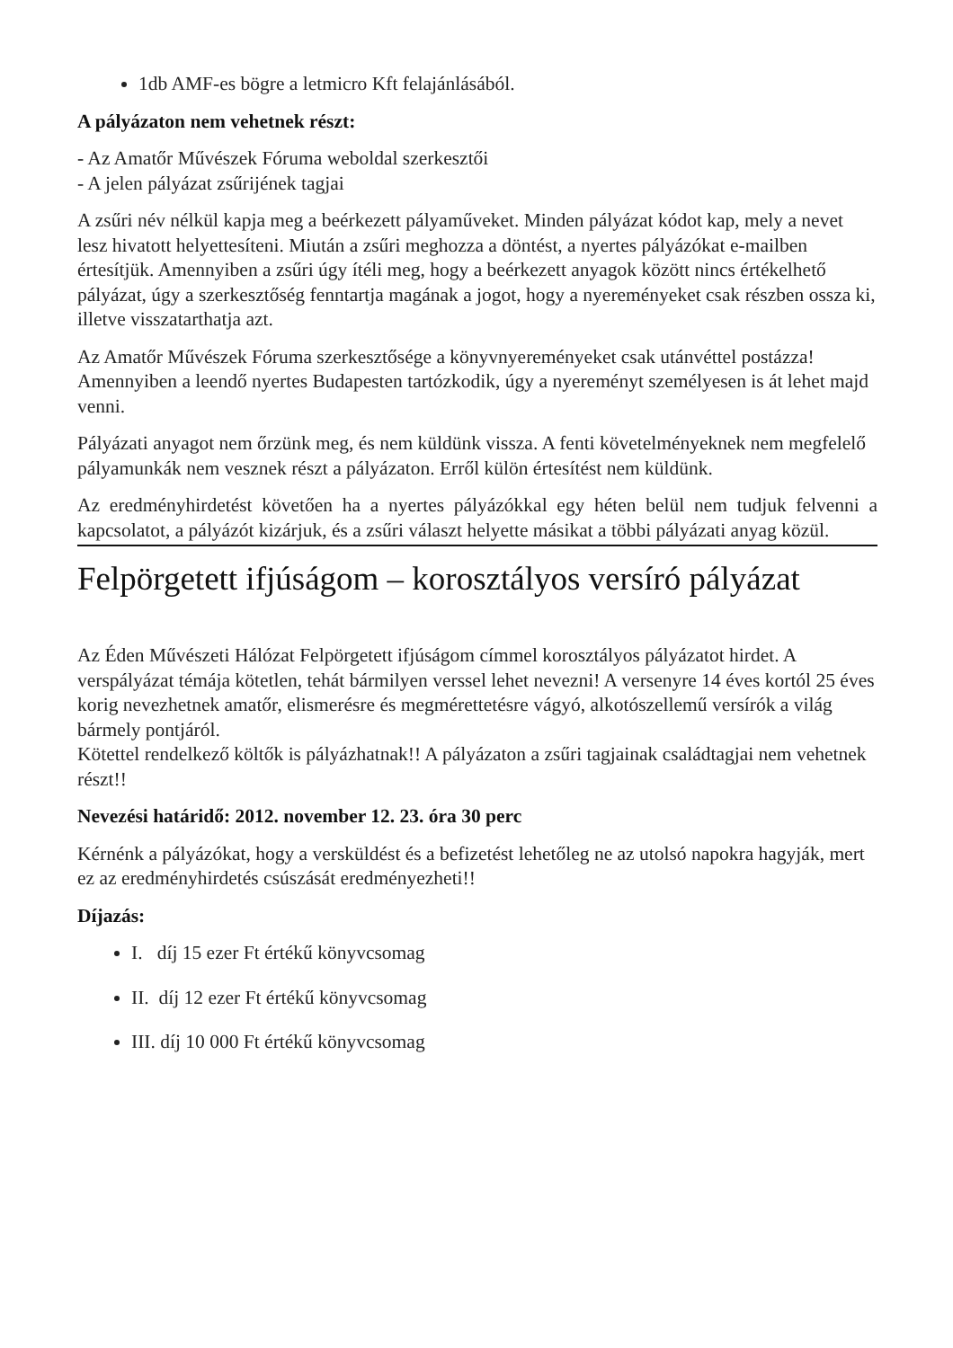1db AMF-es bögre a letmicro Kft felajánlásából.
A pályázaton nem vehetnek részt:
- Az Amatőr Művészek Fóruma weboldal szerkesztői
- A jelen pályázat zsűrijének tagjai
A zsűri név nélkül kapja meg a beérkezett pályaműveket. Minden pályázat kódot kap, mely a nevet lesz hivatott helyettesíteni. Miután a zsűri meghozza a döntést, a nyertes pályázókat e-mailben értesítjük. Amennyiben a zsűri úgy ítéli meg, hogy a beérkezett anyagok között nincs értékelhető pályázat, úgy a szerkesztőség fenntartja magának a jogot, hogy a nyereményeket csak részben ossza ki, illetve visszatarthatja azt.
Az Amatőr Művészek Fóruma szerkesztősége a könyvnyereményeket csak utánvéttel postázza! Amennyiben a leendő nyertes Budapesten tartózkodik, úgy a nyereményt személyesen is át lehet majd venni.
Pályázati anyagot nem őrzünk meg, és nem küldünk vissza. A fenti követelményeknek nem megfelelő pályamunkák nem vesznek részt a pályázaton. Erről külön értesítést nem küldünk.
Az eredményhirdetést követően ha a nyertes pályázókkal egy héten belül nem tudjuk felvenni a kapcsolatot, a pályázót kizárjuk, és a zsűri választ helyette másikat a többi pályázati anyag közül.
Felpörgetett ifjúságom – korosztályos versíró pályázat
Az Éden Művészeti Hálózat Felpörgetett ifjúságom címmel korosztályos pályázatot hirdet. A verspályázat témája kötetlen, tehát bármilyen verssel lehet nevezni! A versenyre 14 éves kortól 25 éves korig nevezhetnek amatőr, elismerésre és megmérettetésre vágyó, alkotószellemű versírók a világ bármely pontjáról.
Kötettel rendelkező költők is pályázhatnak!! A pályázaton a zsűri tagjainak családtagjai nem vehetnek részt!!
Nevezési határidő: 2012. november 12. 23. óra 30 perc
Kérnénk a pályázókat, hogy a versküldést és a befizetést lehetőleg ne az utolsó napokra hagyják, mert ez az eredményhirdetés csúszását eredményezheti!!
Díjazás:
I. díj 15 ezer Ft értékű könyvcsomag
II. díj 12 ezer Ft értékű könyvcsomag
III. díj 10 000 Ft értékű könyvcsomag